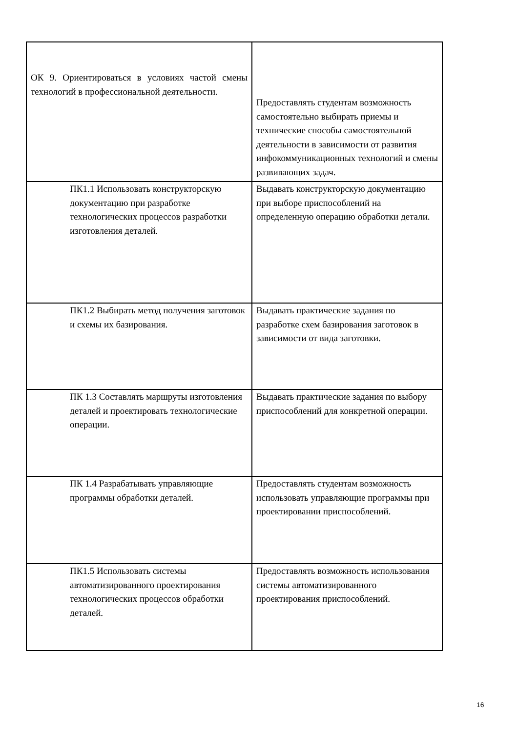| ОК 9. Ориентироваться в условиях частой смены технологий в профессиональной деятельности. | Предоставлять студентам возможность самостоятельно выбирать приемы и технические способы самостоятельной деятельности в зависимости от развития инфокоммуникационных технологий и смены развивающих задач. |
| ПК1.1 Использовать конструкторскую документацию при разработке технологических процессов разработки изготовления деталей. | Выдавать конструкторскую документацию при выборе приспособлений на определенную операцию обработки детали. |
| ПК1.2 Выбирать метод получения заготовок и схемы их базирования. | Выдавать практические задания по разработке схем базирования заготовок в зависимости от вида заготовки. |
| ПК 1.3 Составлять маршруты изготовления деталей и проектировать технологические операции. | Выдавать практические задания по выбору приспособлений для конкретной операции. |
| ПК 1.4 Разрабатывать управляющие программы обработки деталей. | Предоставлять студентам возможность использовать управляющие программы при проектировании приспособлений. |
| ПК1.5 Использовать системы автоматизированного проектирования технологических процессов обработки деталей. | Предоставлять возможность использования системы автоматизированного проектирования приспособлений. |
16